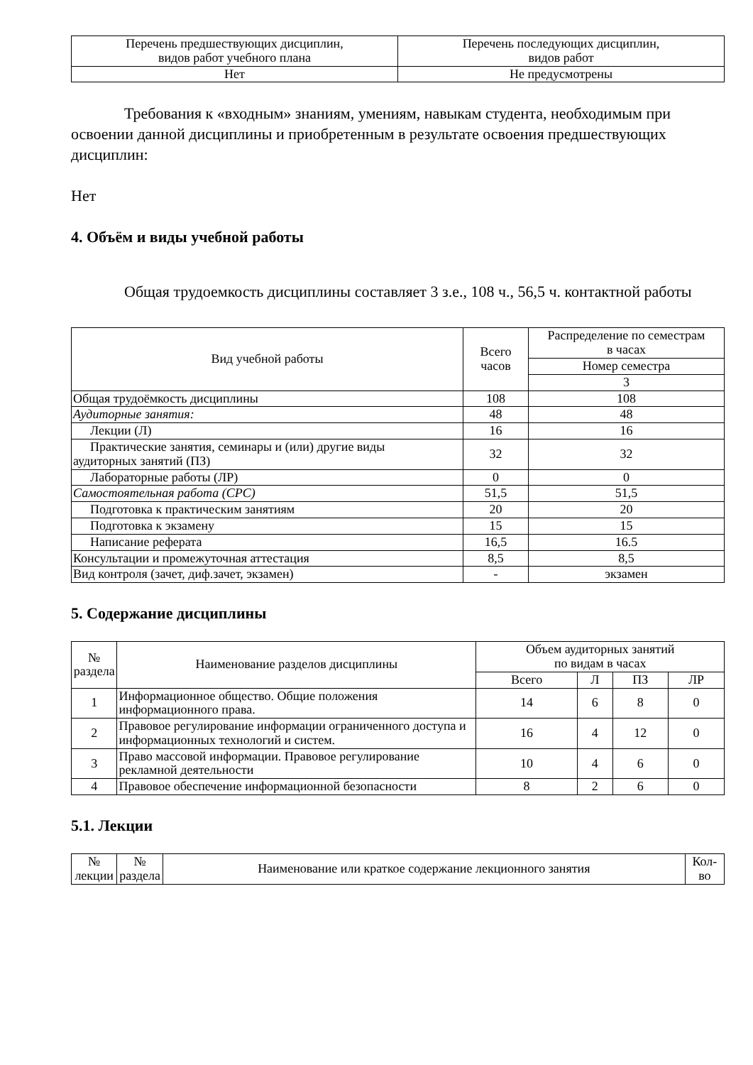| Перечень предшествующих дисциплин, видов работ учебного плана | Перечень последующих дисциплин, видов работ |
| --- | --- |
| Нет | Не предусмотрены |
Требования к «входным» знаниям, умениям, навыкам студента, необходимым при освоении данной дисциплины и приобретенным в результате освоения предшествующих дисциплин:
Нет
4. Объём и виды учебной работы
Общая трудоемкость дисциплины составляет 3 з.е., 108 ч., 56,5 ч. контактной работы
| Вид учебной работы | Всего часов | Распределение по семестрам в часах |
| --- | --- | --- |
| | | Номер семестра |
| | | 3 |
| Общая трудоёмкость дисциплины | 108 | 108 |
| Аудиторные занятия: | 48 | 48 |
| Лекции (Л) | 16 | 16 |
| Практические занятия, семинары и (или) другие виды аудиторных занятий (ПЗ) | 32 | 32 |
| Лабораторные работы (ЛР) | 0 | 0 |
| Самостоятельная работа (СРС) | 51,5 | 51,5 |
| Подготовка к практическим занятиям | 20 | 20 |
| Подготовка к экзамену | 15 | 15 |
| Написание реферата | 16,5 | 16.5 |
| Консультации и промежуточная аттестация | 8,5 | 8,5 |
| Вид контроля (зачет, диф.зачет, экзамен) | - | экзамен |
5. Содержание дисциплины
| № раздела | Наименование разделов дисциплины | Объем аудиторных занятий по видам в часах | | | |
| --- | --- | --- | --- | --- | --- |
| | | Всего | Л | ПЗ | ЛР |
| 1 | Информационное общество. Общие положения информационного права. | 14 | 6 | 8 | 0 |
| 2 | Правовое регулирование информации ограниченного доступа и информационных технологий и систем. | 16 | 4 | 12 | 0 |
| 3 | Право массовой информации. Правовое регулирование рекламной деятельности | 10 | 4 | 6 | 0 |
| 4 | Правовое обеспечение информационной безопасности | 8 | 2 | 6 | 0 |
5.1. Лекции
| № лекции | № раздела | Наименование или краткое содержание лекционного занятия | Кол- во |
| --- | --- | --- | --- |